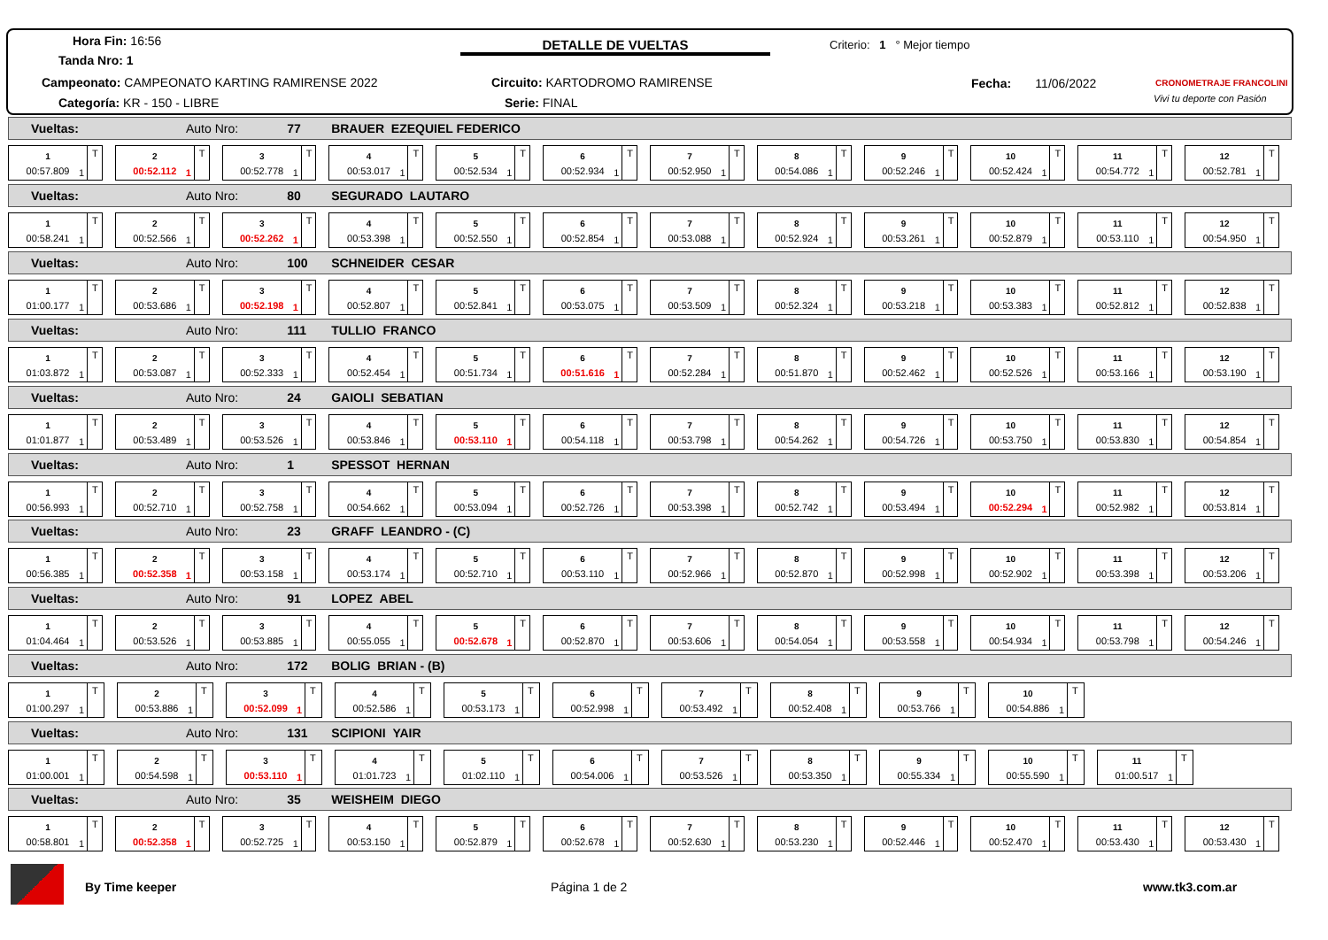Hora Fin: 16:56
Tanda Nro: 1
Campeonato: CAMPEONATO KARTING RAMIRENSE 2022
Categoría: KR - 150 - LIBRE
DETALLE DE VUELTAS
Circuito: KARTODROMO RAMIRENSE
Serie: FINAL
Criterio: 1 ° Mejor tiempo
Fecha: 11/06/2022 CRONOMETRAJE FRANCOLINI
Vivi tu deporte con Pasión
Vueltas: Auto Nro: 77 BRAUER EZEQUIEL FEDERICO
1
00:57.809
T
1
2
00:52.112
T
1
3
00:52.778
T
1
4
00:53.017
T
1
5
00:52.534
T
1
6
00:52.934
T
1
7
00:52.950
T
1
8
00:54.086
T
1
9
00:52.246
T
1
10
00:52.424
T
1
11
00:54.772
T
1
12
00:52.781
T
1
Vueltas: Auto Nro: 80 SEGURADO LAUTARO
1
00:58.241
T
1
2
00:52.566
T
1
3
00:52.262
T
1
4
00:53.398
T
1
5
00:52.550
T
1
6
00:52.854
T
1
7
00:53.088
T
1
8
00:52.924
T
1
9
00:53.261
T
1
10
00:52.879
T
1
11
00:53.110
T
1
12
00:54.950
T
1
Vueltas: Auto Nro: 100 SCHNEIDER CESAR
1
01:00.177
T
1
2
00:53.686
T
1
3
00:52.198
T
1
4
00:52.807
T
1
5
00:52.841
T
1
6
00:53.075
T
1
7
00:53.509
T
1
8
00:52.324
T
1
9
00:53.218
T
1
10
00:53.383
T
1
11
00:52.812
T
1
12
00:52.838
T
1
Vueltas: Auto Nro: 111 TULLIO FRANCO
1
01:03.872
T
1
2
00:53.087
T
1
3
00:52.333
T
1
4
00:52.454
T
1
5
00:51.734
T
1
6
00:51.616
T
1
7
00:52.284
T
1
8
00:51.870
T
1
9
00:52.462
T
1
10
00:52.526
T
1
11
00:53.166
T
1
12
00:53.190
T
1
Vueltas: Auto Nro: 24 GAIOLI SEBATIAN
1
01:01.877
T
1
2
00:53.489
T
1
3
00:53.526
T
1
4
00:53.846
T
1
5
00:53.110
T
1
6
00:54.118
T
1
7
00:53.798
T
1
8
00:54.262
T
1
9
00:54.726
T
1
10
00:53.750
T
1
11
00:53.830
T
1
12
00:54.854
T
1
Vueltas: Auto Nro: 1 SPESSOT HERNAN
1
00:56.993
T
1
2
00:52.710
T
1
3
00:52.758
T
1
4
00:54.662
T
1
5
00:53.094
T
1
6
00:52.726
T
1
7
00:53.398
T
1
8
00:52.742
T
1
9
00:53.494
T
1
10
00:52.294
T
1
11
00:52.982
T
1
12
00:53.814
T
1
Vueltas: Auto Nro: 23 GRAFF LEANDRO - (C)
1
00:56.385
T
1
2
00:52.358
T
1
3
00:53.158
T
1
4
00:53.174
T
1
5
00:52.710
T
1
6
00:53.110
T
1
7
00:52.966
T
1
8
00:52.870
T
1
9
00:52.998
T
1
10
00:52.902
T
1
11
00:53.398
T
1
12
00:53.206
T
1
Vueltas: Auto Nro: 91 LOPEZ ABEL
1
01:04.464
T
1
2
00:53.526
T
1
3
00:53.885
T
1
4
00:55.055
T
1
5
00:52.678
T
1
6
00:52.870
T
1
7
00:53.606
T
1
8
00:54.054
T
1
9
00:53.558
T
1
10
00:54.934
T
1
11
00:53.798
T
1
12
00:54.246
T
1
Vueltas: Auto Nro: 172 BOLIG BRIAN - (B)
1
01:00.297
T
1
2
00:53.886
T
1
3
00:52.099
T
1
4
00:52.586
T
1
5
00:53.173
T
1
6
00:52.998
T
1
7
00:53.492
T
1
8
00:52.408
T
1
9
00:53.766
T
1
10
00:54.886
T
1
Vueltas: Auto Nro: 131 SCIPIONI YAIR
1
01:00.001
T
1
2
00:54.598
T
1
3
00:53.110
T
1
4
01:01.723
T
1
5
01:02.110
T
1
6
00:54.006
T
1
7
00:53.526
T
1
8
00:53.350
T
1
9
00:55.334
T
1
10
00:55.590
T
1
11
01:00.517
T
1
Vueltas: Auto Nro: 35 WEISHEIM DIEGO
1
00:58.801
T
1
2
00:52.358
T
1
3
00:52.725
T
1
4
00:53.150
T
1
5
00:52.879
T
1
6
00:52.678
T
1
7
00:52.630
T
1
8
00:53.230
T
1
9
00:52.446
T
1
10
00:52.470
T
1
11
00:53.430
T
1
12
00:53.430
T
1
By Time keeper Página 1 de 2 www.tk3.com.ar